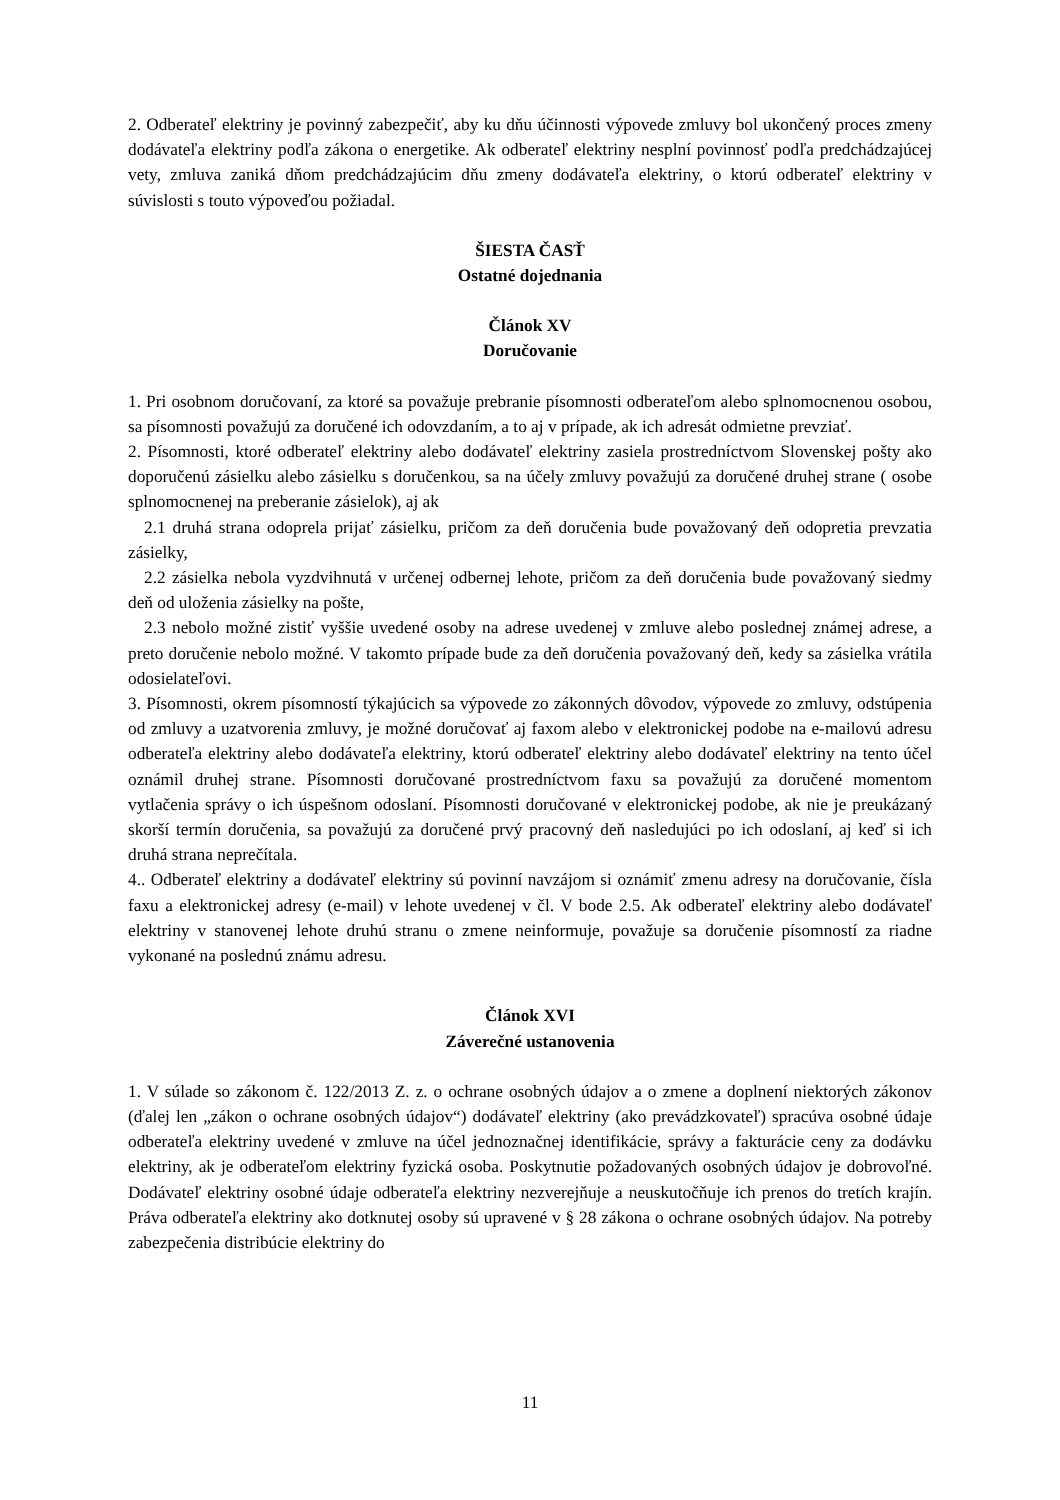2. Odberateľ elektriny je povinný zabezpečiť, aby ku dňu účinnosti výpovede zmluvy bol ukončený proces zmeny dodávateľa elektriny podľa zákona o energetike. Ak odberateľ elektriny nesplní povinnosť podľa predchádzajúcej vety, zmluva zaniká dňom predchádzajúcim dňu zmeny dodávateľa elektriny, o ktorú odberateľ elektriny v súvislosti s touto výpoveďou požiadal.
ŠIESTA ČASŤ
Ostatné dojednania
Článok XV
Doručovanie
1. Pri osobnom doručovaní, za ktoré sa považuje prebranie písomnosti odberateľom alebo splnomocnenou osobou, sa písomnosti považujú za doručené ich odovzdaním, a to aj v prípade, ak ich adresát odmietne prevziať.
2. Písomnosti, ktoré odberateľ elektriny alebo dodávateľ elektriny zasiela prostredníctvom Slovenskej pošty ako doporučenú zásielku alebo zásielku s doručenkou, sa na účely zmluvy považujú za doručené druhej strane ( osobe splnomocnenej na preberanie zásielok), aj ak
2.1 druhá strana odoprela prijať zásielku, pričom za deň doručenia bude považovaný deň odopretia prevzatia zásielky,
2.2 zásielka nebola vyzdvihnutá v určenej odbernej lehote, pričom za deň doručenia bude považovaný siedmy deň od uloženia zásielky na pošte,
2.3 nebolo možné zistiť vyššie uvedené osoby na adrese uvedenej v zmluve alebo poslednej známej adrese, a preto doručenie nebolo možné. V takomto prípade bude za deň doručenia považovaný deň, kedy sa zásielka vrátila odosielateľovi.
3. Písomnosti, okrem písomností týkajúcich sa výpovede zo zákonných dôvodov, výpovede zo zmluvy, odstúpenia od zmluvy a uzatvorenia zmluvy, je možné doručovať aj faxom alebo v elektronickej podobe na e-mailovú adresu odberateľa elektriny alebo dodávateľa elektriny, ktorú odberateľ elektriny alebo dodávateľ elektriny na tento účel oznámil druhej strane. Písomnosti doručované prostredníctvom faxu sa považujú za doručené momentom vytlačenia správy o ich úspešnom odoslaní. Písomnosti doručované v elektronickej podobe, ak nie je preukázaný skorší termín doručenia, sa považujú za doručené prvý pracovný deň nasledujúci po ich odoslaní, aj keď si ich druhá strana neprečítala.
4.. Odberateľ elektriny a dodávateľ elektriny sú povinní navzájom si oznámiť zmenu adresy na doručovanie, čísla faxu a elektronickej adresy (e-mail) v lehote uvedenej v čl. V bode 2.5. Ak odberateľ elektriny alebo dodávateľ elektriny v stanovenej lehote druhú stranu o zmene neinformuje, považuje sa doručenie písomností za riadne vykonané na poslednú známu adresu.
Článok XVI
Záverečné ustanovenia
1. V súlade so zákonom č. 122/2013 Z. z. o ochrane osobných údajov a o zmene a doplnení niektorých zákonov (ďalej len „zákon o ochrane osobných údajov“) dodávateľ elektriny (ako prevádzkovateľ) spracúva osobné údaje odberateľa elektriny uvedené v zmluve na účel jednoznačnej identifikácie, správy a fakturácie ceny za dodávku elektriny, ak je odberateľom elektriny fyzická osoba. Poskytnutie požadovaných osobných údajov je dobrovoľné. Dodávateľ elektriny osobné údaje odberateľa elektriny nezverejňuje a neuskutočňuje ich prenos do tretích krajín. Práva odberateľa elektriny ako dotknutej osoby sú upravené v § 28 zákona o ochrane osobných údajov. Na potreby zabezpečenia distribúcie elektriny do
11